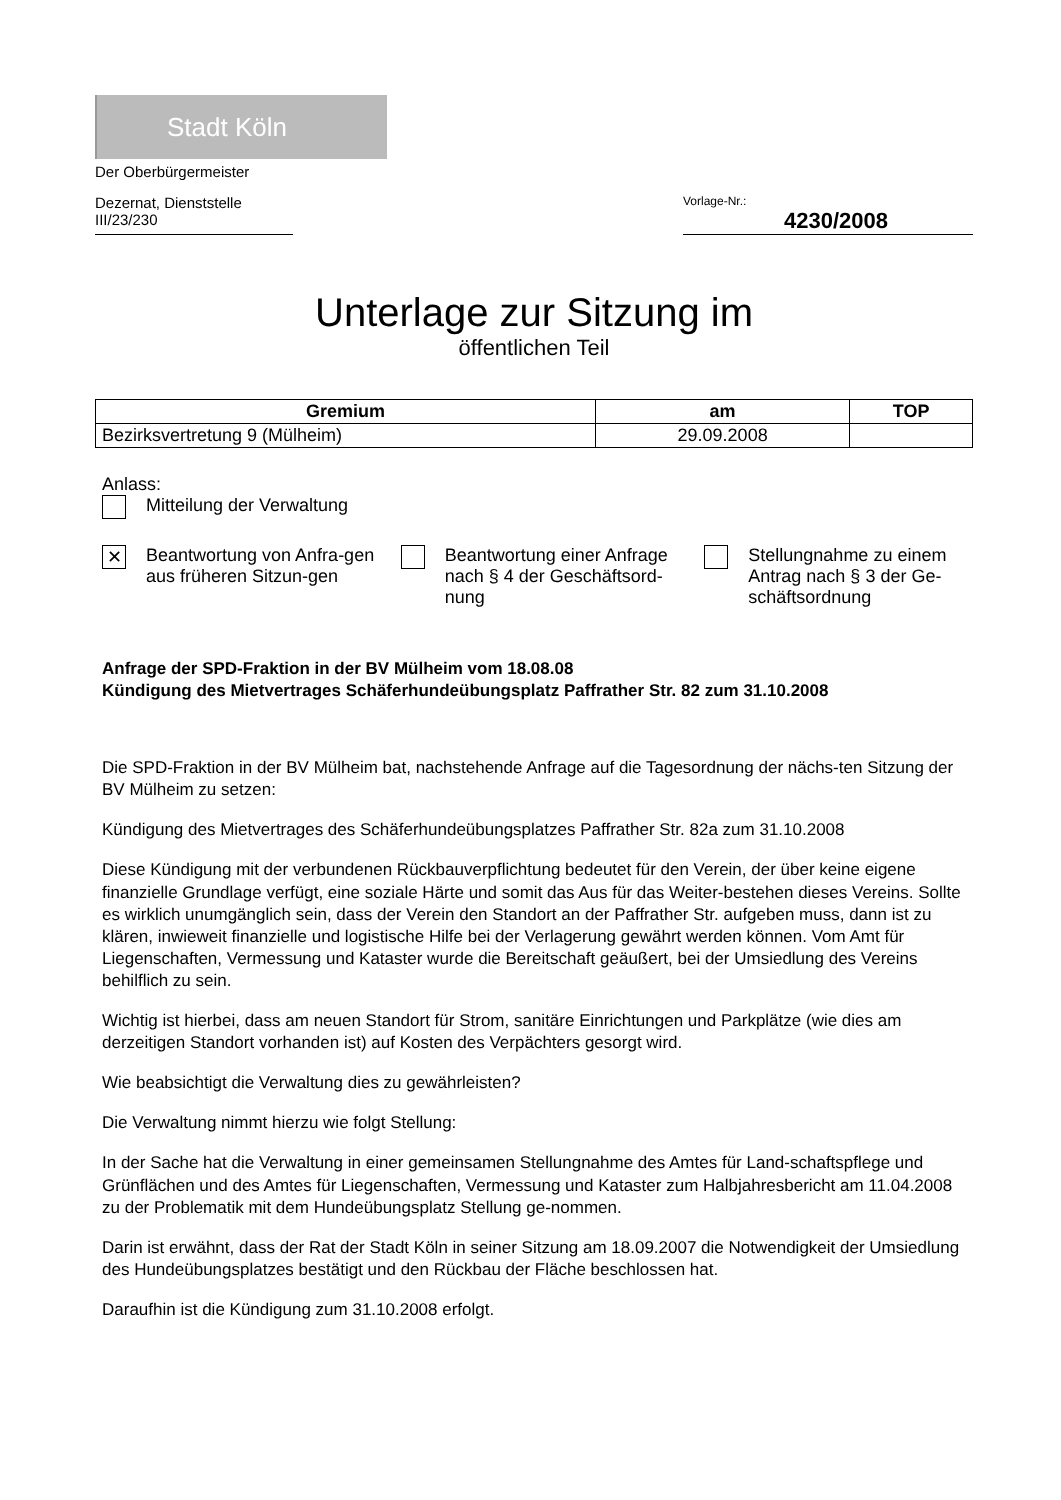Stadt Köln
Der Oberbürgermeister
Dezernat, Dienststelle
III/23/230
Vorlage-Nr.:
4230/2008
Unterlage zur Sitzung im
öffentlichen Teil
| Gremium | am | TOP |
| --- | --- | --- |
| Bezirksvertretung 9 (Mülheim) | 29.09.2008 | |
Anlass:
Mitteilung der Verwaltung
✕ Beantwortung von Anfra-gen aus früheren Sitzun-gen
Beantwortung einer Anfrage nach § 4 der Geschäftsord-nung
Stellungnahme zu einem Antrag nach § 3 der Ge-schäftsordnung
Anfrage der SPD-Fraktion in der BV Mülheim vom 18.08.08
Kündigung des Mietvertrages Schäferhundeübungsplatz Paffrather Str. 82 zum 31.10.2008
Die SPD-Fraktion in der BV Mülheim bat, nachstehende Anfrage auf die Tagesordnung der nächs-ten Sitzung der BV Mülheim zu setzen:
Kündigung des Mietvertrages des Schäferhundeübungsplatzes Paffrather Str. 82a zum 31.10.2008
Diese Kündigung mit der verbundenen Rückbauverpflichtung bedeutet für den Verein, der über keine eigene finanzielle Grundlage verfügt, eine soziale Härte und somit das Aus für das Weiter-bestehen dieses Vereins. Sollte es wirklich unumgänglich sein, dass der Verein den Standort an der Paffrather Str. aufgeben muss, dann ist zu klären, inwieweit finanzielle und logistische Hilfe bei der Verlagerung gewährt werden können. Vom Amt für Liegenschaften, Vermessung und Kataster wurde die Bereitschaft geäußert, bei der Umsiedlung des Vereins behilflich zu sein.
Wichtig ist hierbei, dass am neuen Standort für Strom, sanitäre Einrichtungen und Parkplätze (wie dies am derzeitigen Standort vorhanden ist) auf Kosten des Verpächters gesorgt wird.
Wie beabsichtigt die Verwaltung dies zu gewährleisten?
Die Verwaltung nimmt hierzu wie folgt Stellung:
In der Sache hat die Verwaltung in einer gemeinsamen Stellungnahme des Amtes für Land-schaftspflege und Grünflächen und des Amtes für Liegenschaften, Vermessung und Kataster zum Halbjahresbericht am 11.04.2008 zu der Problematik mit dem Hundeübungsplatz Stellung ge-nommen.
Darin ist erwähnt, dass der Rat der Stadt Köln in seiner Sitzung am 18.09.2007 die Notwendigkeit der Umsiedlung des Hundeübungsplatzes bestätigt und den Rückbau der Fläche beschlossen hat.
Daraufhin ist die Kündigung zum 31.10.2008 erfolgt.